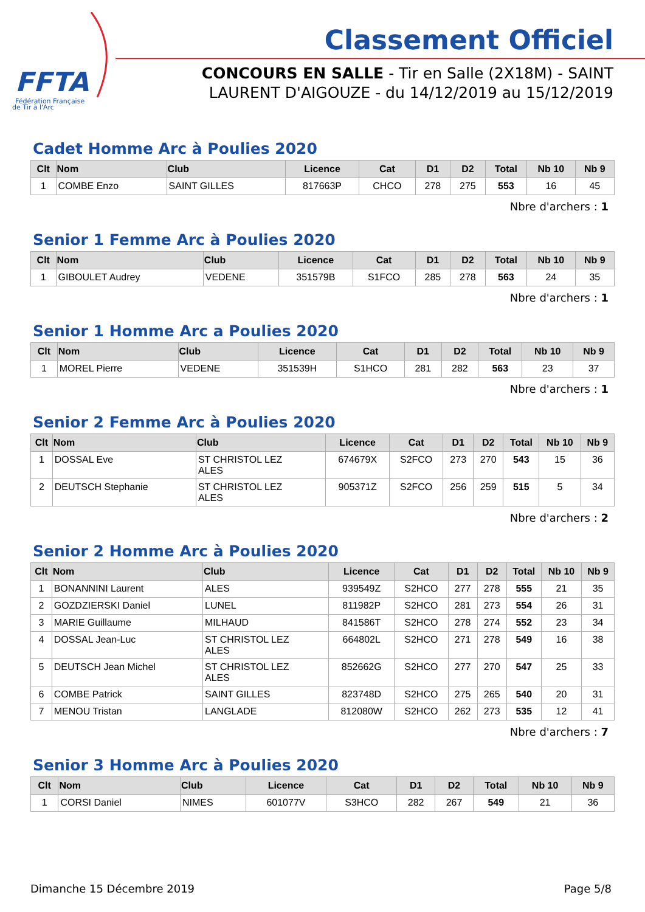FFTA
Fédération Française
de Tir à l'Arc
Classement Officiel
CONCOURS EN SALLE - Tir en Salle (2X18M) - SAINT LAURENT D'AIGOUZE - du 14/12/2019 au 15/12/2019
Cadet Homme Arc à Poulies 2020
| Clt | Nom | Club | Licence | Cat | D1 | D2 | Total | Nb 10 | Nb 9 |
| --- | --- | --- | --- | --- | --- | --- | --- | --- | --- |
| 1 | COMBE Enzo | SAINT GILLES | 817663P | CHCO | 278 | 275 | 553 | 16 | 45 |
Nbre d'archers : 1
Senior 1 Femme Arc à Poulies 2020
| Clt | Nom | Club | Licence | Cat | D1 | D2 | Total | Nb 10 | Nb 9 |
| --- | --- | --- | --- | --- | --- | --- | --- | --- | --- |
| 1 | GIBOULET Audrey | VEDENE | 351579B | S1FCO | 285 | 278 | 563 | 24 | 35 |
Nbre d'archers : 1
Senior 1 Homme Arc a Poulies 2020
| Clt | Nom | Club | Licence | Cat | D1 | D2 | Total | Nb 10 | Nb 9 |
| --- | --- | --- | --- | --- | --- | --- | --- | --- | --- |
| 1 | MOREL Pierre | VEDENE | 351539H | S1HCO | 281 | 282 | 563 | 23 | 37 |
Nbre d'archers : 1
Senior 2 Femme Arc à Poulies 2020
| Clt | Nom | Club | Licence | Cat | D1 | D2 | Total | Nb 10 | Nb 9 |
| --- | --- | --- | --- | --- | --- | --- | --- | --- | --- |
| 1 | DOSSAL Eve | ST CHRISTOL LEZ ALES | 674679X | S2FCO | 273 | 270 | 543 | 15 | 36 |
| 2 | DEUTSCH Stephanie | ST CHRISTOL LEZ ALES | 905371Z | S2FCO | 256 | 259 | 515 | 5 | 34 |
Nbre d'archers : 2
Senior 2 Homme Arc à Poulies 2020
| Clt | Nom | Club | Licence | Cat | D1 | D2 | Total | Nb 10 | Nb 9 |
| --- | --- | --- | --- | --- | --- | --- | --- | --- | --- |
| 1 | BONANNINI Laurent | ALES | 939549Z | S2HCO | 277 | 278 | 555 | 21 | 35 |
| 2 | GOZDZIERSKI Daniel | LUNEL | 811982P | S2HCO | 281 | 273 | 554 | 26 | 31 |
| 3 | MARIE Guillaume | MILHAUD | 841586T | S2HCO | 278 | 274 | 552 | 23 | 34 |
| 4 | DOSSAL Jean-Luc | ST CHRISTOL LEZ ALES | 664802L | S2HCO | 271 | 278 | 549 | 16 | 38 |
| 5 | DEUTSCH Jean Michel | ST CHRISTOL LEZ ALES | 852662G | S2HCO | 277 | 270 | 547 | 25 | 33 |
| 6 | COMBE Patrick | SAINT GILLES | 823748D | S2HCO | 275 | 265 | 540 | 20 | 31 |
| 7 | MENOU Tristan | LANGLADE | 812080W | S2HCO | 262 | 273 | 535 | 12 | 41 |
Nbre d'archers : 7
Senior 3 Homme Arc à Poulies 2020
| Clt | Nom | Club | Licence | Cat | D1 | D2 | Total | Nb 10 | Nb 9 |
| --- | --- | --- | --- | --- | --- | --- | --- | --- | --- |
| 1 | CORSI Daniel | NIMES | 601077V | S3HCO | 282 | 267 | 549 | 21 | 36 |
Dimanche 15 Décembre 2019 Page 5/8